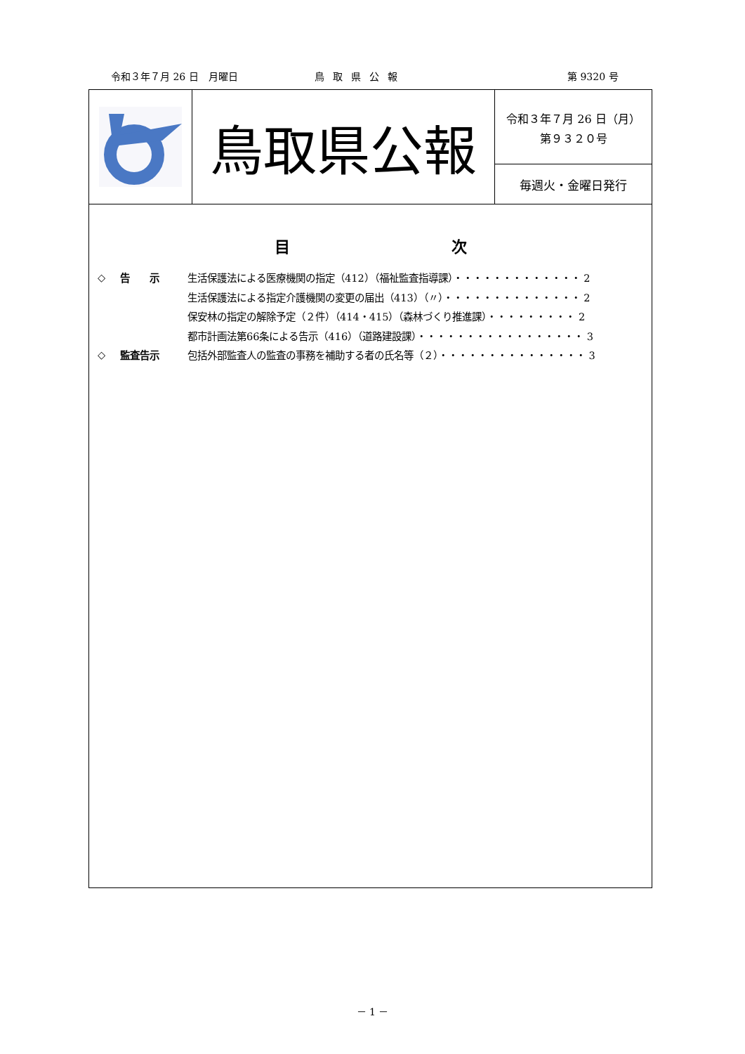令和３年７月 26 日　月曜日 鳥取県公報 第 9320 号
鳥取県公報
令和３年７月 26 日（月）
第９３２０号
毎週火・金曜日発行
目次
◇ 告　　示 生活保護法による医療機関の指定（412）（福祉監査指導課）・・・・・・・・・・・・・ 2
生活保護法による指定介護機関の変更の届出（413）（〃）・・・・・・・・・・・・・・ 2
保安林の指定の解除予定（２件）（414・415）（森林づくり推進課）・・・・・・・・・ 2
都市計画法第66条による告示（416）（道路建設課）・・・・・・・・・・・・・・・・・ 3
◇ 監査告示 包括外部監査人の監査の事務を補助する者の氏名等（２）・・・・・・・・・・・・・・・ 3
－ 1 －